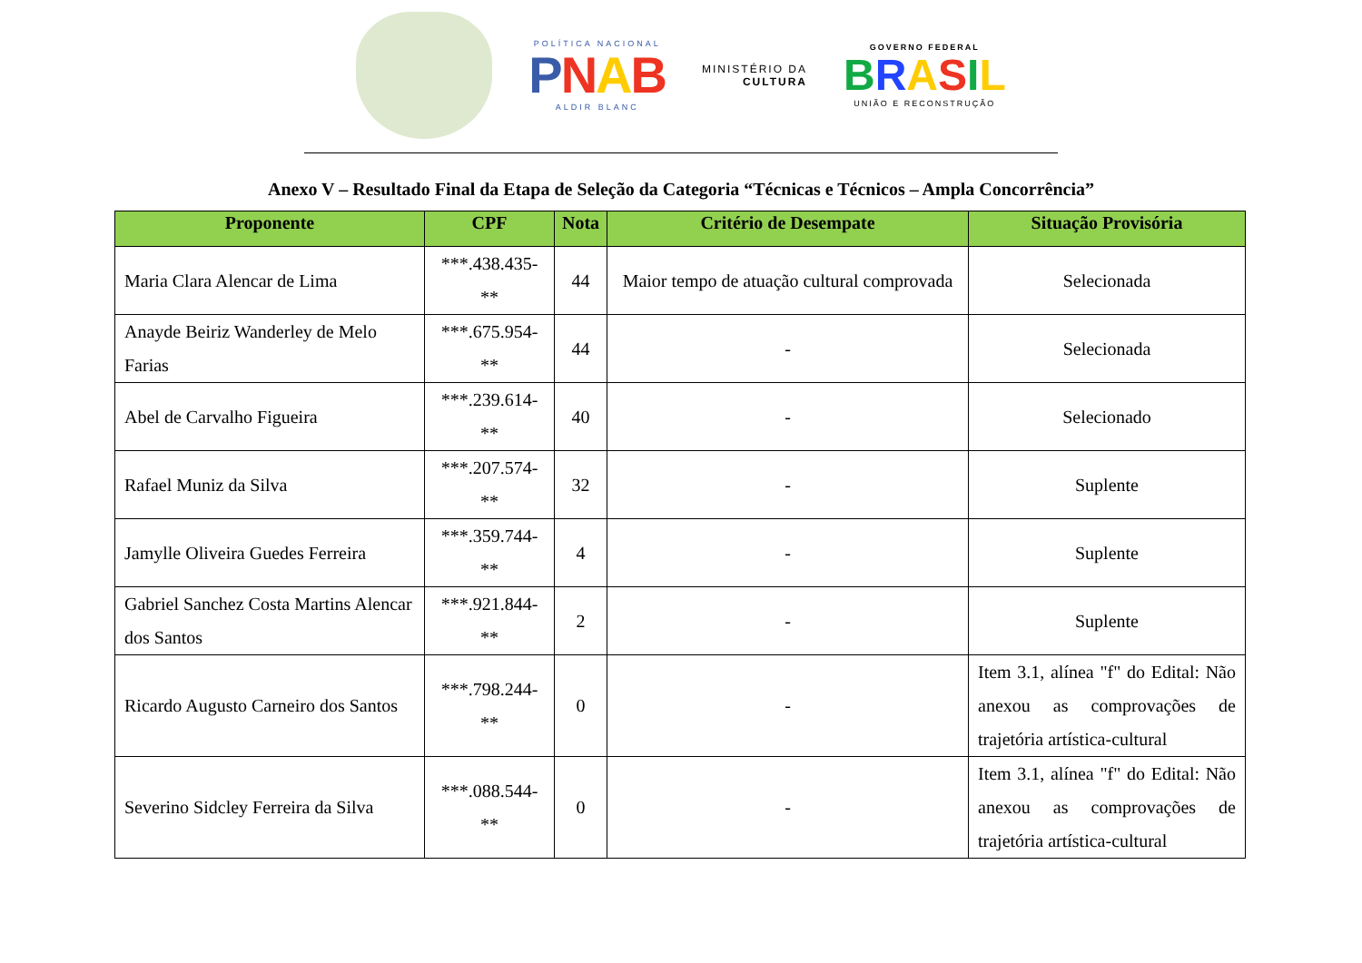POLÍTICA NACIONAL
PNAB
ALDIR BLANC
MINISTÉRIO DA
CULTURA
GOVERNO FEDERAL
BRASIL
UNIÃO E RECONSTRUÇÃO
Anexo V – Resultado Final da Etapa de Seleção da Categoria “Técnicas e Técnicos – Ampla Concorrência”
| Proponente | CPF | Nota | Critério de Desempate | Situação Provisória |
| --- | --- | --- | --- | --- |
| Maria Clara Alencar de Lima | ***.438.435-** | 44 | Maior tempo de atuação cultural comprovada | Selecionada |
| Anayde Beiriz Wanderley de Melo Farias | ***.675.954-** | 44 | - | Selecionada |
| Abel de Carvalho Figueira | ***.239.614-** | 40 | - | Selecionado |
| Rafael Muniz da Silva | ***.207.574-** | 32 | - | Suplente |
| Jamylle Oliveira Guedes Ferreira | ***.359.744-** | 4 | - | Suplente |
| Gabriel Sanchez Costa Martins Alencar dos Santos | ***.921.844-** | 2 | - | Suplente |
| Ricardo Augusto Carneiro dos Santos | ***.798.244-** | 0 | - | Item 3.1, alínea "f" do Edital: Não anexou as comprovações de trajetória artística-cultural |
| Severino Sidcley Ferreira da Silva | ***.088.544-** | 0 | - | Item 3.1, alínea "f" do Edital: Não anexou as comprovações de trajetória artística-cultural |